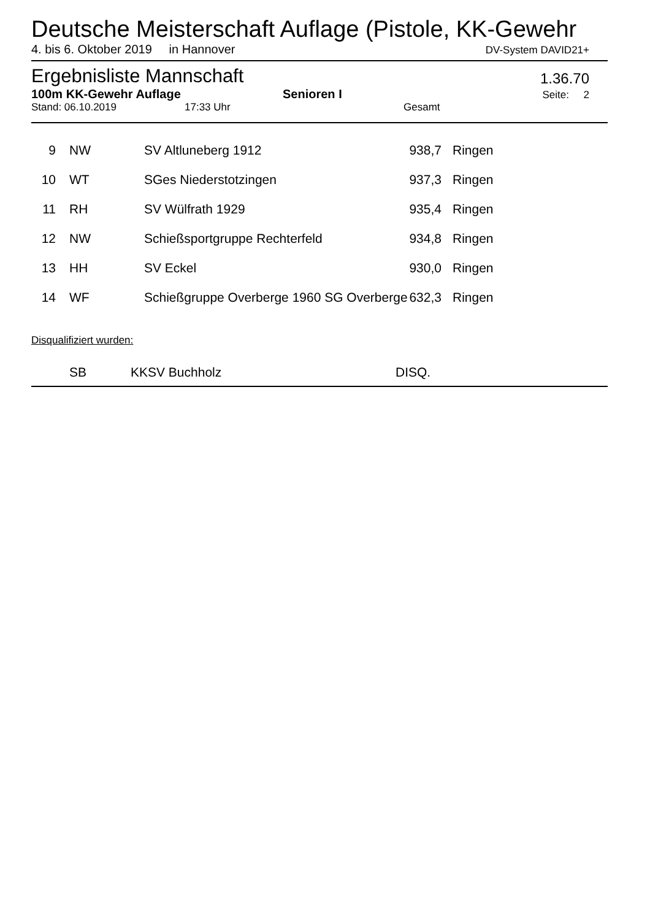Deutsche Meisterschaft Auflage (Pistole, KK-Gewehr
4. bis 6. Oktober 2019 in Hannover DV-System DAVID21+
Ergebnisliste Mannschaft 1.36.70
100m KK-Gewehr Auflage Senioren I Seite: 2
Stand: 06.10.2019 17:33 Uhr Gesamt
| 9 | NW | SV Altluneberg 1912 | 938,7 | Ringen |
| 10 | WT | SGes Niederstotzingen | 937,3 | Ringen |
| 11 | RH | SV Wülfrath 1929 | 935,4 | Ringen |
| 12 | NW | Schießsportgruppe Rechterfeld | 934,8 | Ringen |
| 13 | HH | SV Eckel | 930,0 | Ringen |
| 14 | WF | Schießgruppe Overberge 1960 SG Overberge | 632,3 | Ringen |
Disqualifiziert wurden:
SB KKSV Buchholz DISQ.